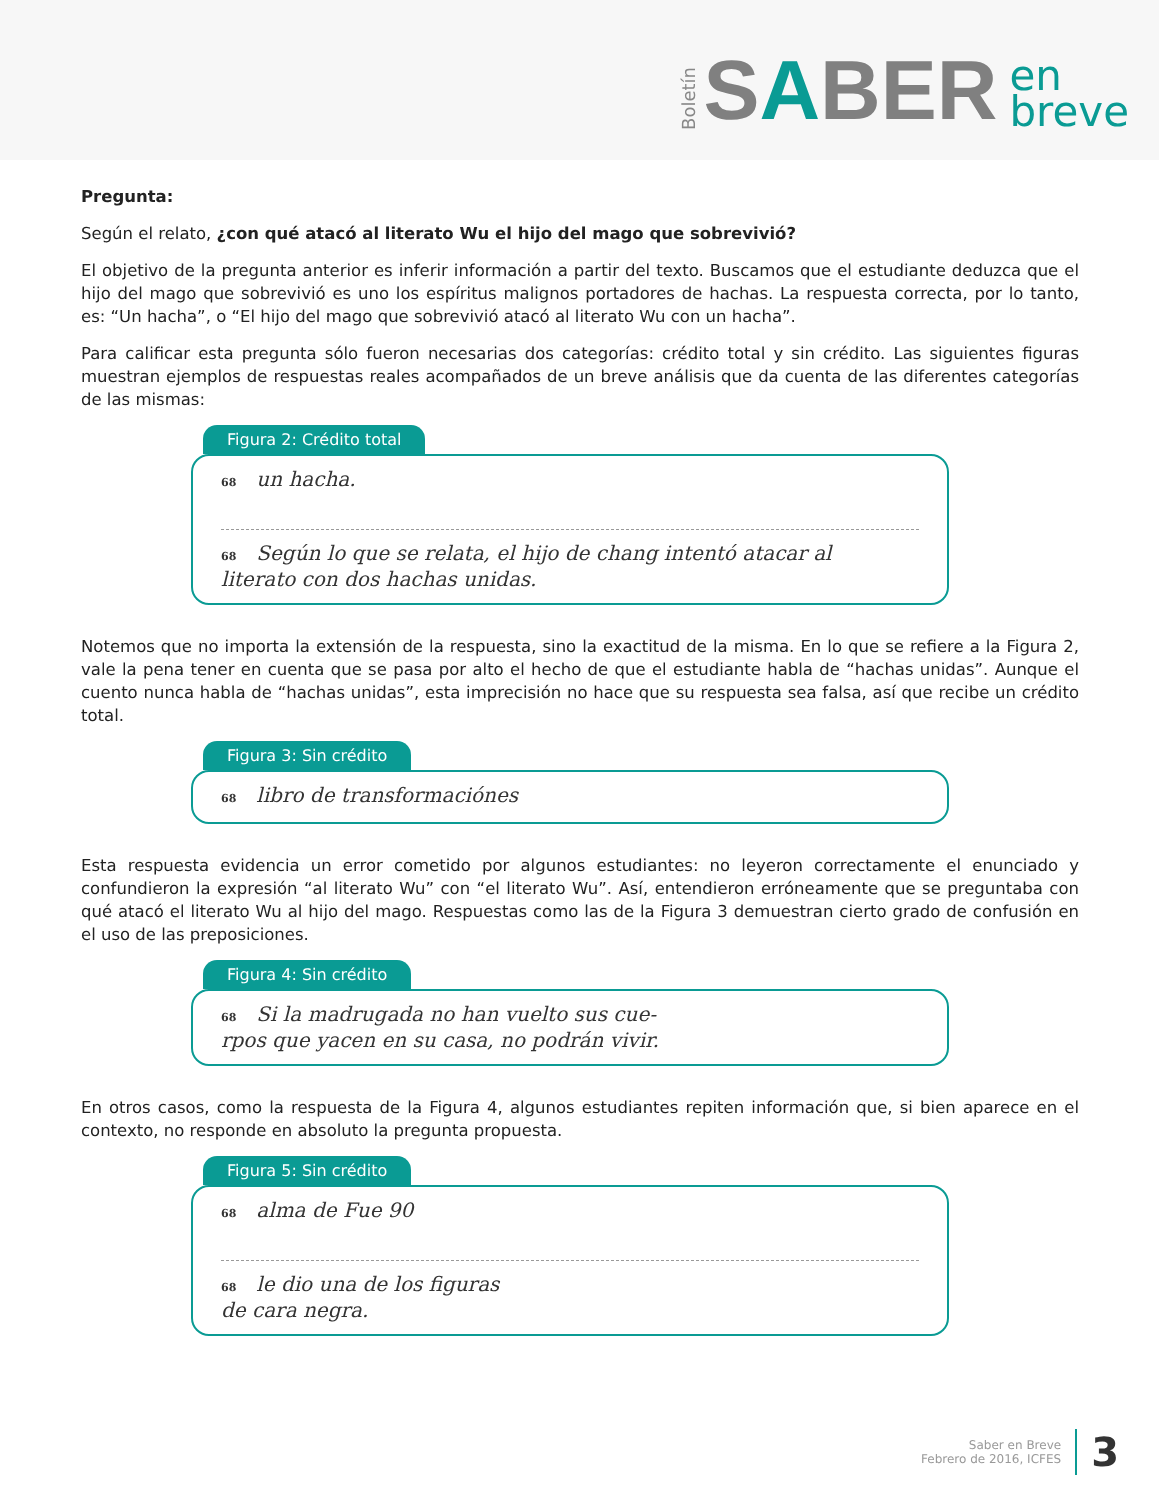Boletín SABER en
breve
Pregunta:
Según el relato, ¿con qué atacó al literato Wu el hijo del mago que sobrevivió?
El objetivo de la pregunta anterior es inferir información a partir del texto. Buscamos que el estudiante deduzca que el hijo del mago que sobrevivió es uno los espíritus malignos portadores de hachas. La respuesta correcta, por lo tanto, es: “Un hacha”, o “El hijo del mago que sobrevivió atacó al literato Wu con un hacha”.
Para calificar esta pregunta sólo fueron necesarias dos categorías: crédito total y sin crédito. Las siguientes figuras muestran ejemplos de respuestas reales acompañados de un breve análisis que da cuenta de las diferentes categorías de las mismas:
Figura 2: Crédito total
68 un hacha.
68 Según lo que se relata, el hijo de chang intentó atacar al
literato con dos hachas unidas.
Notemos que no importa la extensión de la respuesta, sino la exactitud de la misma. En lo que se refiere a la Figura 2, vale la pena tener en cuenta que se pasa por alto el hecho de que el estudiante habla de “hachas unidas”. Aunque el cuento nunca habla de “hachas unidas”, esta imprecisión no hace que su respuesta sea falsa, así que recibe un crédito total.
Figura 3: Sin crédito
68 libro de transformaciónes
Esta respuesta evidencia un error cometido por algunos estudiantes: no leyeron correctamente el enunciado y confundieron la expresión “al literato Wu” con “el literato Wu”. Así, entendieron erróneamente que se preguntaba con qué atacó el literato Wu al hijo del mago. Respuestas como las de la Figura 3 demuestran cierto grado de confusión en el uso de las preposiciones.
Figura 4: Sin crédito
68 Si la madrugada no han vuelto sus cue-
rpos que yacen en su casa, no podrán vivir.
En otros casos, como la respuesta de la Figura 4, algunos estudiantes repiten información que, si bien aparece en el contexto, no responde en absoluto la pregunta propuesta.
Figura 5: Sin crédito
68 alma de Fue 90
68 le dio una de los figuras
de cara negra.
Saber en Breve
Febrero de 2016, ICFES
3